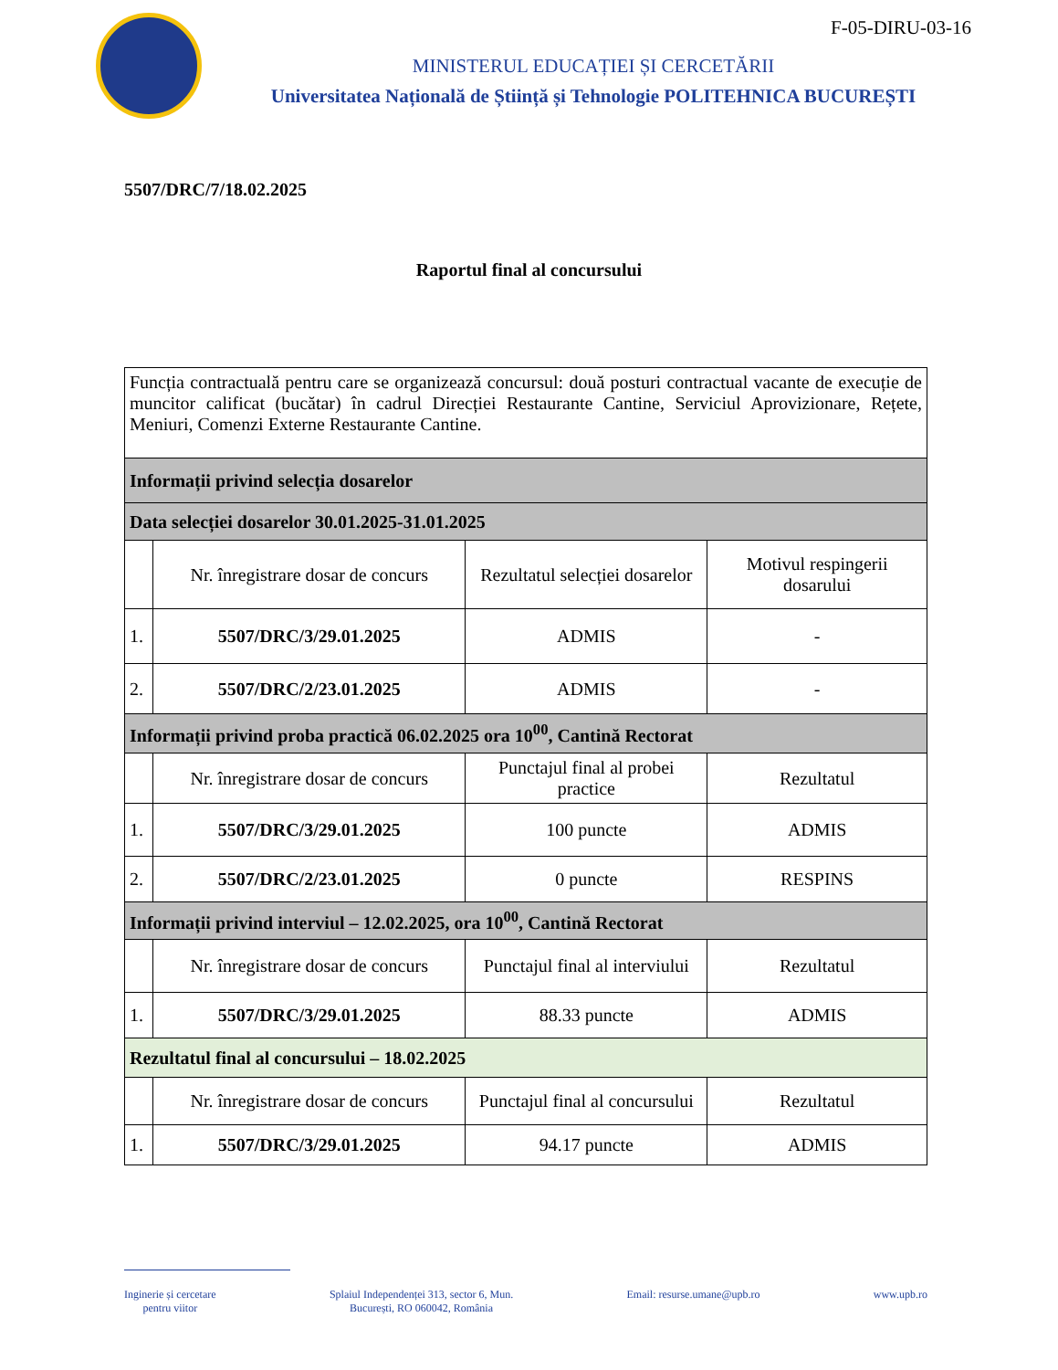F-05-DIRU-03-16
MINISTERUL EDUCAȚIEI ȘI CERCETĂRII
Universitatea Națională de Știință și Tehnologie POLITEHNICA BUCUREȘTI
5507/DRC/7/18.02.2025
Raportul final al concursului
| Funcția contractuală pentru care se organizează concursul: două posturi contractual vacante de execuție de muncitor calificat (bucătar) în cadrul Direcției Restaurante Cantine, Serviciul Aprovizionare, Rețete, Meniuri, Comenzi Externe Restaurante Cantine. | | | |
| Informații privind selecția dosarelor | | | |
| Data selecției dosarelor 30.01.2025-31.01.2025 | | | |
| | Nr. înregistrare dosar de concurs | Rezultatul selecției dosarelor | Motivul respingerii dosarului |
| 1. | 5507/DRC/3/29.01.2025 | ADMIS | - |
| 2. | 5507/DRC/2/23.01.2025 | ADMIS | - |
| Informații privind proba practică 06.02.2025 ora 10<sup>00</sup>, Cantină Rectorat | | | |
| | Nr. înregistrare dosar de concurs | Punctajul final al probei practice | Rezultatul |
| 1. | 5507/DRC/3/29.01.2025 | 100 puncte | ADMIS |
| 2. | 5507/DRC/2/23.01.2025 | 0 puncte | RESPINS |
| Informații privind interviul – 12.02.2025, ora 10<sup>00</sup>, Cantină Rectorat | | | |
| | Nr. înregistrare dosar de concurs | Punctajul final al interviului | Rezultatul |
| 1. | 5507/DRC/3/29.01.2025 | 88.33 puncte | ADMIS |
| Rezultatul final al concursului – 18.02.2025 | | | |
| | Nr. înregistrare dosar de concurs | Punctajul final al concursului | Rezultatul |
| 1. | 5507/DRC/3/29.01.2025 | 94.17 puncte | ADMIS |
Inginerie și cercetare
pentru viitor
Splaiul Independenței 313, sector 6, Mun.
București, RO 060042, România
Email: resurse.umane@upb.ro www.upb.ro